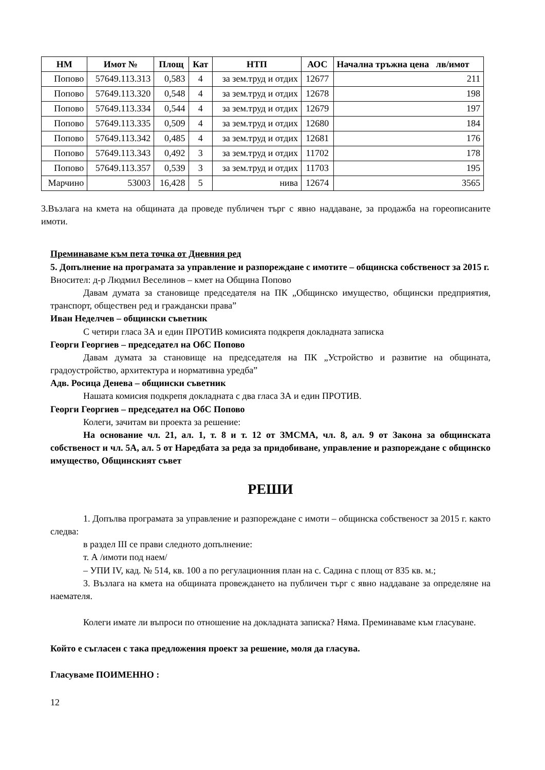| НМ | Имот № | Площ | Кат | НТП | АОС | Начална тръжна цена лв/имот |
| --- | --- | --- | --- | --- | --- | --- |
| Попово | 57649.113.313 | 0,583 | 4 | за зем.труд и отдих | 12677 | 211 |
| Попово | 57649.113.320 | 0,548 | 4 | за зем.труд и отдих | 12678 | 198 |
| Попово | 57649.113.334 | 0,544 | 4 | за зем.труд и отдих | 12679 | 197 |
| Попово | 57649.113.335 | 0,509 | 4 | за зем.труд и отдих | 12680 | 184 |
| Попово | 57649.113.342 | 0,485 | 4 | за зем.труд и отдих | 12681 | 176 |
| Попово | 57649.113.343 | 0,492 | 3 | за зем.труд и отдих | 11702 | 178 |
| Попово | 57649.113.357 | 0,539 | 3 | за зем.труд и отдих | 11703 | 195 |
| Марчино | 53003 | 16,428 | 5 | нива | 12674 | 3565 |
3.Възлага на кмета на общината да проведе публичен търг с явно наддаване, за продажба на гореописаните имоти.
Преминаваме към пета точка от Дневния ред
5. Допълнение на програмата за управление и разпореждане с имотите – общинска собственост за 2015 г.
Вносител: д-р Людмил Веселинов – кмет на Община Попово
Давам думата за становище председателя на ПК „Общинско имущество, общински предприятия, транспорт, обществен ред и граждански права”
Иван Неделчев – общински съветник
С четири гласа ЗА и един ПРОТИВ комисията подкрепя докладната записка
Георги Георгиев – председател на ОбС Попово
Давам думата за становище на председателя на ПК „Устройство и развитие на общината, градоустройство, архитектура и нормативна уредба”
Адв. Росица Денева – общински съветник
Нашата комисия подкрепя докладната с два гласа ЗА и един ПРОТИВ.
Георги Георгиев – председател на ОбС Попово
Колеги, зачитам ви проекта за решение:
На основание чл. 21, ал. 1, т. 8 и т. 12 от ЗМСМА, чл. 8, ал. 9 от Закона за общинската собственост и чл. 5А, ал. 5 от Наредбата за реда за придобиване, управление и разпореждане с общинско имущество, Общинският съвет
РЕШИ
1. Допълва програмата за управление и разпореждане с имоти – общинска собственост за 2015 г. както следва:
в раздел III се прави следното допълнение:
т. А /имоти под наем/
– УПИ IV, кад. № 514, кв. 100 а по регулационния план на с. Садина с площ от 835 кв. м.;
3. Възлага на кмета на общината провеждането на публичен търг с явно наддаване за определяне на наемателя.
Колеги имате ли въпроси по отношение на докладната записка? Няма. Преминаваме към гласуване.
Който е съгласен с така предложения проект за решение, моля да гласува.
Гласуваме ПОИМЕННО :
12